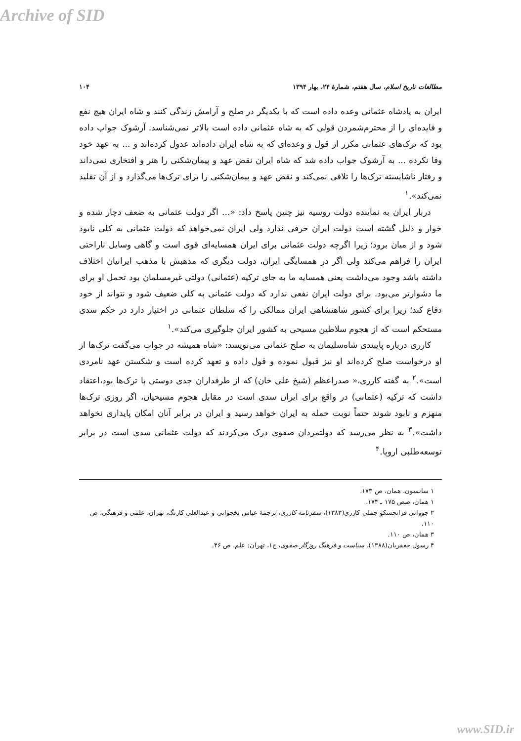Archive of SID
مطالعات تاریخ اسلام، سال هفتم، شمارهٔ ۲۴، بهار ۱۳۹۴ ۱۰۴
ایران به پادشاه عثمانی وعده داده است که با یکدیگر در صلح و آرامش زندگی کنند و شاه ایران هیچ نفع و فایده‌ای را از محترم‌شمردن قولی که به شاه عثمانی داده است بالاتر نمی‌شناسد. آرشوک جواب داده بود که ترک‌های عثمانی مکرر از قول و وعده‌ای که به شاه ایران داده‌اند عدول کرده‌اند و ... به عهد خود وفا نکرده ... به آرشوک جواب داده شد که شاه ایران نقض عهد و پیمان‌شکنی را هنر و افتخاری نمی‌داند و رفتار ناشایسته ترک‌ها را تلافی نمی‌کند و نقض عهد و پیمان‌شکنی را برای ترک‌ها می‌گذارد و از آن تقلید نمی‌کند».<sup>۱</sup>
دربار ایران به نماینده دولت روسیه نیز چنین پاسخ داد: «... اگر دولت عثمانی به ضعف دچار شده و خوار و ذلیل گشته است دولت ایران حرفی ندارد ولی ایران نمی‌خواهد که دولت عثمانی به کلی نابود شود و از میان برود؛ زیرا اگرچه دولت عثمانی برای ایران همسایه‌ای قوی است و گاهی وسایل ناراحتی ایران را فراهم می‌کند ولی اگر در همسایگی ایران، دولت دیگری که مذهبش با مذهب ایرانیان اختلاف داشته باشد وجود می‌داشت یعنی همسایه ما به جای ترکیه (عثمانی) دولتی غیرمسلمان بود تحمل او برای ما دشوارتر می‌بود. برای دولت ایران نفعی ندارد که دولت عثمانی به کلی ضعیف شود و نتواند از خود دفاع کند؛ زیرا برای کشور شاهنشاهی ایران ممالکی را که سلطان عثمانی در اختیار دارد در حکم سدی مستحکم است که از هجوم سلاطین مسیحی به کشور ایران جلوگیری می‌کند».<sup>۱</sup>
کارری درباره پایبندی شاه‌سلیمان به صلح عثمانی می‌نویسد: «شاه همیشه در جواب می‌گفت ترک‌ها از او درخواست صلح کرده‌اند او نیز قبول نموده و قول داده و تعهد کرده است و شکستن عهد نامردی است».<sup>۲</sup> به گفته کارری،« صدراعظم (شیخ علی خان) که از طرفداران جدی دوستی با ترک‌ها بود،اعتقاد داشت که ترکیه (عثمانی) در واقع برای ایران سدی است در مقابل هجوم مسیحیان، اگر روزی ترک‌ها منهزم و نابود شوند حتماً نوبت حمله به ایران خواهد رسید و ایران در برابر آنان امکان پایداری نخواهد داشت».<sup>۳</sup> به نظر می‌رسد که دولتمردان صفوی درک می‌کردند که دولت عثمانی سدی است در برابر توسعه‌طلبی اروپا.<sup>۴</sup>
۱ سانسون، همان، ص ۱۷۳.
۱ همان، صص ۱۷۵ ـ ۱۷۴.
۲ جووانی فرانچسکو جملی کارری(۱۳۸۳)، سفرنامه کارری، ترجمهٔ عباس نخجوانی و عبدالعلی کارنگ، تهران، علمی و فرهنگی، ص ۱۱۰.
۳ همان، ص ۱۱۰.
۴ رسول جعفریان(۱۳۸۸)، سیاست و فرهنگ روزگار صفوی، ج۱، تهران: علم، ص ۴۶.
www.SID.ir